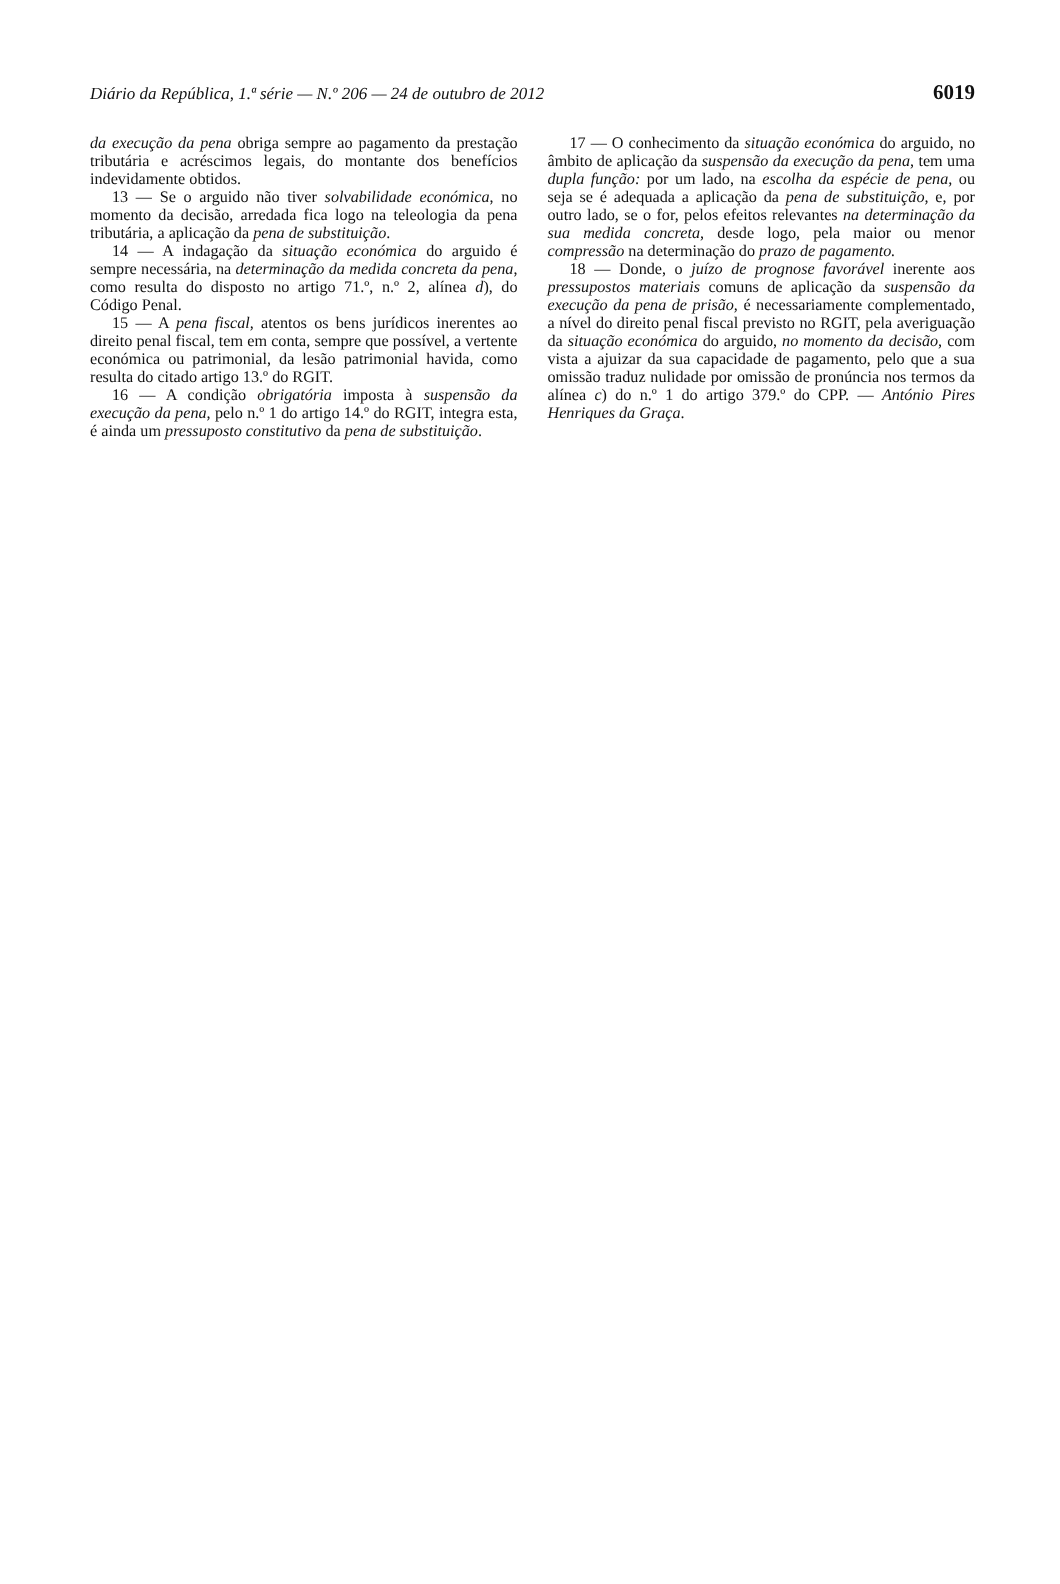Diário da República, 1.ª série — N.º 206 — 24 de outubro de 2012 6019
da execução da pena obriga sempre ao pagamento da prestação tributária e acréscimos legais, do montante dos benefícios indevidamente obtidos.
13 — Se o arguido não tiver solvabilidade económica, no momento da decisão, arredada fica logo na teleologia da pena tributária, a aplicação da pena de substituição.
14 — A indagação da situação económica do arguido é sempre necessária, na determinação da medida concreta da pena, como resulta do disposto no artigo 71.º, n.º 2, alínea d), do Código Penal.
15 — A pena fiscal, atentos os bens jurídicos inerentes ao direito penal fiscal, tem em conta, sempre que possível, a vertente económica ou patrimonial, da lesão patrimonial havida, como resulta do citado artigo 13.º do RGIT.
16 — A condição obrigatória imposta à suspensão da execução da pena, pelo n.º 1 do artigo 14.º do RGIT, integra esta, é ainda um pressuposto constitutivo da pena de substituição.
17 — O conhecimento da situação económica do arguido, no âmbito de aplicação da suspensão da execução da pena, tem uma dupla função: por um lado, na escolha da espécie de pena, ou seja se é adequada a aplicação da pena de substituição, e, por outro lado, se o for, pelos efeitos relevantes na determinação da sua medida concreta, desde logo, pela maior ou menor compressão na determinação do prazo de pagamento.
18 — Donde, o juízo de prognose favorável inerente aos pressupostos materiais comuns de aplicação da suspensão da execução da pena de prisão, é necessariamente complementado, a nível do direito penal fiscal previsto no RGIT, pela averiguação da situação económica do arguido, no momento da decisão, com vista a ajuizar da sua capacidade de pagamento, pelo que a sua omissão traduz nulidade por omissão de pronúncia nos termos da alínea c) do n.º 1 do artigo 379.º do CPP. — António Pires Henriques da Graça.